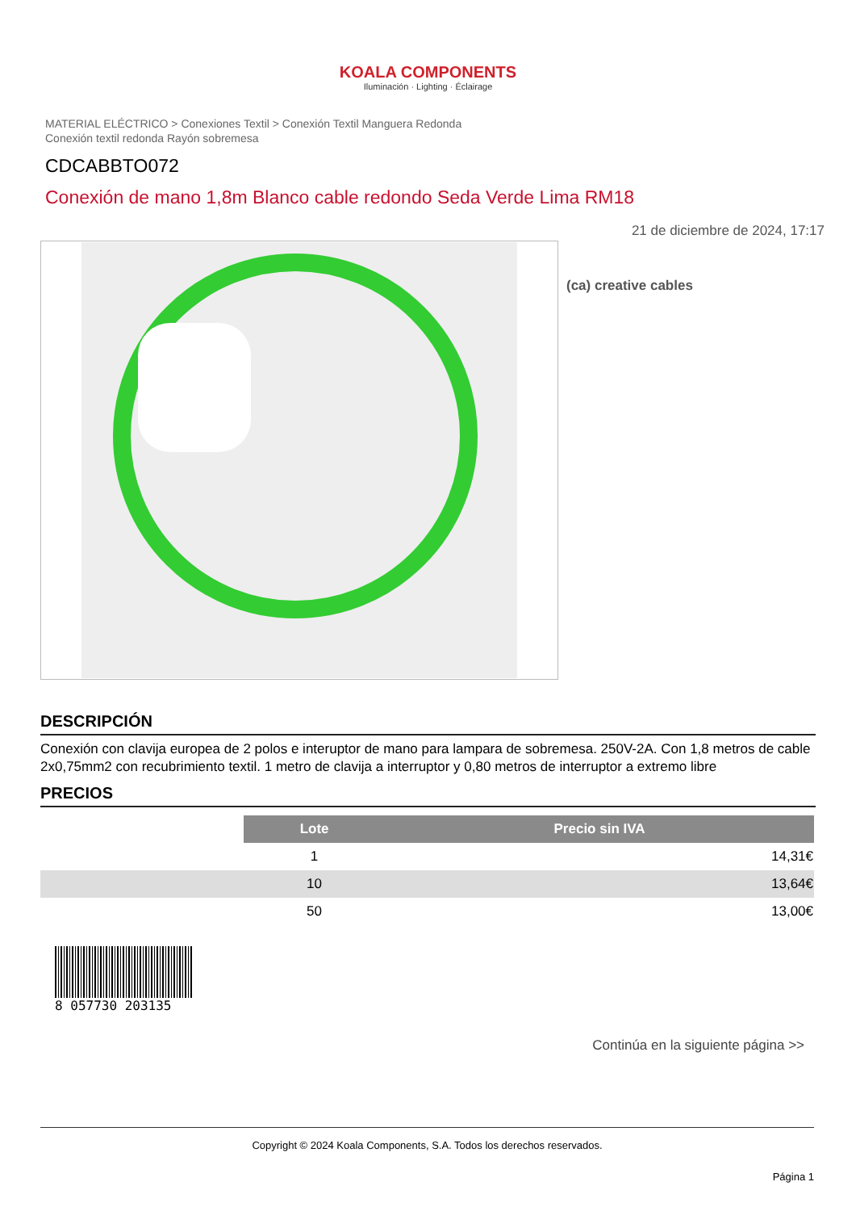KOALA COMPONENTS
Iluminación · Lighting · Éclairage
MATERIAL ELÉCTRICO > Conexiones Textil > Conexión Textil Manguera Redonda
Conexión textil redonda Rayón sobremesa
CDCABBTO072
Conexión de mano 1,8m Blanco cable redondo Seda Verde Lima RM18
21 de diciembre de 2024, 17:17
(ca) creative cables
DESCRIPCIÓN
Conexión con clavija europea de 2 polos e interuptor de mano para lampara de sobremesa. 250V-2A. Con 1,8 metros de cable 2x0,75mm2 con recubrimiento textil. 1 metro de clavija a interruptor y 0,80 metros de interruptor a extremo libre
PRECIOS
| | Lote | Precio sin IVA |
| | 1 | 14,31€ |
| | 10 | 13,64€ |
| | 50 | 13,00€ |
8 057730 203135
Continúa en la siguiente página >>
Copyright © 2024 Koala Components, S.A. Todos los derechos reservados.
Página 1